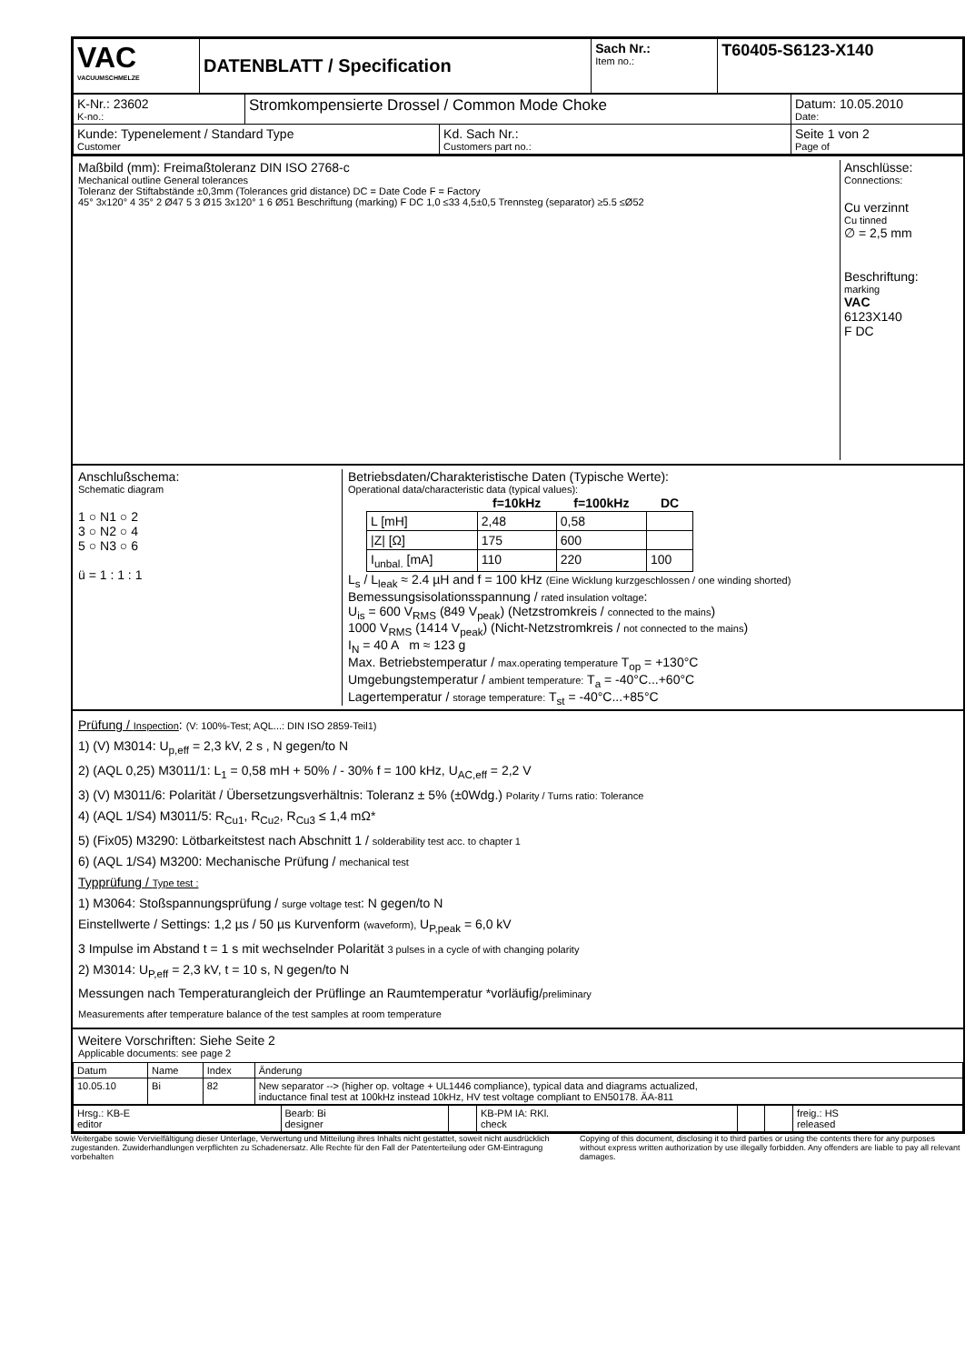| VAC VACUUMSCHMELZE | DATENBLATT / Specification | Sach Nr.: Item no.: | T60405-S6123-X140 |
| K-Nr.: 23602 K-no.: | Stromkompensierte Drossel / Common Mode Choke | | Datum: 10.05.2010 Date: |
| Kunde: Typenelement / Standard Type Customer | | Kd. Sach Nr.: Customers part no.: | Seite 1 von 2 Page of |
Maßbild (mm): Freimaßtoleranz DIN ISO 2768-c
Mechanical outline General tolerances
Toleranz der Stiftabstände ±0,3mm (Tolerances grid distance) DC = Date Code F = Factory
45° 3x120° 4 35° 2 Ø47 5 3 Ø15 3x120° 1 6 Ø51 Beschriftung (marking) F DC 1,0 ≤33 4,5±0,5 Trennsteg (separator) ≥5.5 ≤Ø52
Anschlüsse:
Connections:
Cu verzinnt
Cu tinned
∅ = 2,5 mm
Beschriftung:
marking
VAC
6123X140
F DC
Anschlußschema:
Schematic diagram
1 ○ N1 ○ 2
3 ○ N2 ○ 4
5 ○ N3 ○ 6
ü = 1 : 1 : 1
Betriebsdaten/Charakteristische Daten (Typische Werte):
Operational data/characteristic data (typical values):
| | f=10kHz | f=100kHz | DC |
| --- | --- | --- | --- |
| L [mH] | 2,48 | 0,58 | |
| /Z/ [Ω] | 175 | 600 | |
| I<sub>unbal.</sub> [mA] | 110 | 220 | 100 |
L<sub>s</sub> / L<sub>leak</sub> ≈ 2.4 µH and f = 100 kHz (Eine Wicklung kurzgeschlossen / one winding shorted)
Bemessungsisolationsspannung / rated insulation voltage:
U<sub>is</sub> = 600 V<sub>RMS</sub> (849 V<sub>peak</sub>) (Netzstromkreis / connected to the mains)
1000 V<sub>RMS</sub> (1414 V<sub>peak</sub>) (Nicht-Netzstromkreis / not connected to the mains)
I<sub>N</sub> = 40 A m ≈ 123 g
Max. Betriebstemperatur / max.operating temperature T<sub>op</sub> = +130°C
Umgebungstemperatur / ambient temperature: T<sub>a</sub> = -40°C...+60°C
Lagertemperatur / storage temperature: T<sub>st</sub> = -40°C...+85°C
Prüfung / Inspection: (V: 100%-Test; AQL...: DIN ISO 2859-Teil1)
1) (V) M3014: U<sub>p,eff</sub> = 2,3 kV, 2 s , N gegen/to N
2) (AQL 0,25) M3011/1: L<sub>1</sub> = 0,58 mH + 50% / - 30% f = 100 kHz, U<sub>AC,eff</sub> = 2,2 V
3) (V) M3011/6: Polarität / Übersetzungsverhältnis: Toleranz ± 5% (±0Wdg.) Polarity / Turns ratio: Tolerance
4) (AQL 1/S4) M3011/5: R<sub>Cu1</sub>, R<sub>Cu2</sub>, R<sub>Cu3</sub> ≤ 1,4 mΩ*
5) (Fix05) M3290: Lötbarkeitstest nach Abschnitt 1 / solderability test acc. to chapter 1
6) (AQL 1/S4) M3200: Mechanische Prüfung / mechanical test
Typprüfung / Type test :
1) M3064: Stoßspannungsprüfung / surge voltage test: N gegen/to N
Einstellwerte / Settings: 1,2 µs / 50 µs Kurvenform (waveform), U<sub>P,peak</sub> = 6,0 kV
3 Impulse im Abstand t = 1 s mit wechselnder Polarität 3 pulses in a cycle of with changing polarity
2) M3014: U<sub>P,eff</sub> = 2,3 kV, t = 10 s, N gegen/to N
Messungen nach Temperaturangleich der Prüflinge an Raumtemperatur *vorläufig/preliminary
Measurements after temperature balance of the test samples at room temperature
Weitere Vorschriften: Siehe Seite 2
Applicable documents: see page 2
| Datum | Name | Index | Änderung |
| 10.05.10 | Bi | 82 | New separator --> (higher op. voltage + UL1446 compliance), typical data and diagrams actualized, inductance final test at 100kHz instead 10kHz, HV test voltage compliant to EN50178. ÄA-811 |
| Hrsg.: KB-E editor | Bearb: Bi designer | | KB-PM IA: RKl. check | | | freig.: HS released |
Weitergabe sowie Vervielfältigung dieser Unterlage, Verwertung und Mitteilung ihres Inhalts nicht gestattet, soweit nicht ausdrücklich zugestanden. Zuwiderhandlungen verpflichten zu Schadenersatz. Alle Rechte für den Fall der Patenterteilung oder GM-Eintragung vorbehalten
Copying of this document, disclosing it to third parties or using the contents there for any purposes without express written authorization by use illegally forbidden. Any offenders are liable to pay all relevant damages.